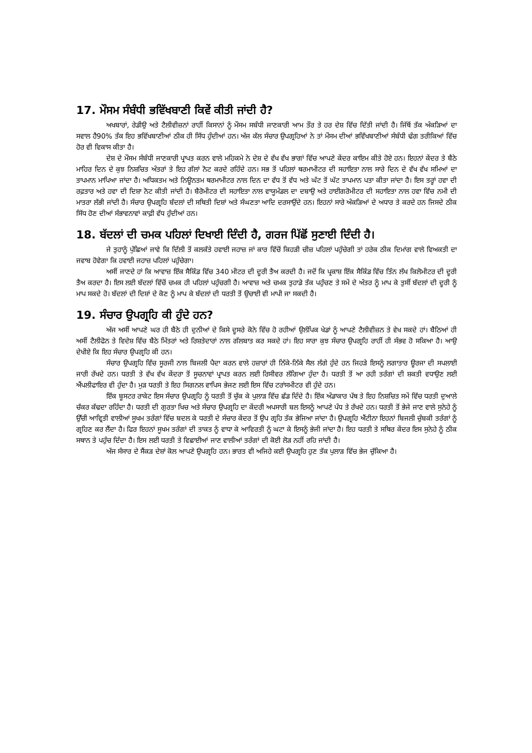17. ਮੌਸਮ ਸੰਬੰਧੀ ਭਵਿੱਖਬਾਣੀ ਕਿਵੇਂ ਕੀਤੀ ਜਾਂਦੀ ਹੈ?
ਅਖਬਾਰਾਂ, ਰੇਡੀਉ ਅਤੇ ਟੈਲੀਵੀਜ਼ਨਾਂ ਰਾਹੀਂ ਕਿਸਾਨਾਂ ਨੂੰ ਮੌਸਮ ਸਬੰਧੀ ਜਾਣਕਾਰੀ ਆਮ ਤੌਰ ਤੇ ਹਰ ਦੇਸ਼ ਵਿੱਚ ਦਿੱਤੀ ਜਾਂਦੀ ਹੈ। ਜਿੱਥੋਂ ਤੱਕ ਅੰਕੜਿਆਂ ਦਾ ਸਵਾਲ ਹੈ90% ਤੱਕ ਇਹ ਭਵਿੱਖਬਾਣੀਆਂ ਠੀਕ ਹੀ ਸਿੱਧ ਹੁੰਦੀਆਂ ਹਨ। ਅੱਜ ਕੱਲ ਸੰਚਾਰ ਉਪਗ੍ਰਹਿਆਂ ਨੇ ਤਾਂ ਮੌਸਮ ਦੀਆਂ ਭਵਿੱਖਬਾਣੀਆਂ ਸੰਬੰਧੀ ਢੰਗ ਤਰੀਕਿਆਂ ਵਿੱਚ ਹੋਰ ਵੀ ਵਿਕਾਸ ਕੀਤਾ ਹੈ।
ਦੇਸ਼ ਦੇ ਮੌਸਮ ਸੰਬੰਧੀ ਜਾਣਕਾਰੀ ਪ੍ਰਾਪਤ ਕਰਨ ਵਾਲੇ ਮਹਿਕਮੇ ਨੇ ਦੇਸ਼ ਦੇ ਵੱਖ ਵੱਖ ਭਾਗਾਂ ਵਿੱਚ ਆਪਣੇ ਕੇਂਦਰ ਕਾਇਮ ਕੀਤੇ ਹੋਏ ਹਨ। ਇਹਨਾਂ ਕੇਂਦਰ ਤੇ ਬੈਠੇ ਮਾਹਿਰ ਦਿਨ ਦੇ ਕੁਝ ਨਿਸ਼ਚਿਤ ਅੰਤਰਾਂ ਤੇ ਇਹ ਗੱਲਾਂ ਨੋਟ ਕਰਦੇ ਰਹਿੰਦੇ ਹਨ। ਸਭ ਤੋਂ ਪਹਿਲਾਂ ਥਰਮਾਮੀਟਰ ਦੀ ਸਹਾਇਤਾ ਨਾਲ ਸਾਰੇ ਦਿਨ ਦੇ ਵੱਖ ਵੱਖ ਸਮਿਆਂ ਦਾ ਤਾਪਮਾਨ ਮਾਪਿਆ ਜਾਂਦਾ ਹੈ। ਅਧਿਕਤਮ ਅਤੇ ਨਿਊਨਤਮ ਥਰਮਾਮੀਟਰ ਨਾਲ ਦਿਨ ਦਾ ਵੱਧ ਤੋਂ ਵੱਧ ਅਤੇ ਘੱਟ ਤੋਂ ਘੱਟ ਤਾਪਮਾਨ ਪਤਾ ਕੀਤਾ ਜਾਂਦਾ ਹੈ। ਇਸ ਤਰ੍ਹਾਂ ਹਵਾ ਦੀ ਰਫ਼ਤਾਰ ਅਤੇ ਹਵਾ ਦੀ ਦਿਸ਼ਾ ਨੋਟ ਕੀਤੀ ਜਾਂਦੀ ਹੈ। ਬੈਰੋਮੀਟਰ ਦੀ ਸਹਾਇਤਾ ਨਾਲ ਵਾਯੂਮੰਡਲ ਦਾ ਦਬਾਉ ਅਤੇ ਹਾਈਗਰੋਮੀਟਰ ਦੀ ਸਹਾਇਤਾ ਨਾਲ ਹਵਾ ਵਿੱਚ ਨਮੀ ਦੀ ਮਾਤਰਾ ਲੱਭੀ ਜਾਂਦੀ ਹੈ। ਸੰਚਾਰ ਉਪਗ੍ਰਹਿ ਬੱਦਲਾਂ ਦੀ ਸਥਿਤੀ ਦਿਸ਼ਾਂ ਅਤੇ ਸੰਘਣਤਾ ਆਦਿ ਦਰਸਾਉਂਦੇ ਹਨ। ਇਹਨਾਂ ਸਾਰੇ ਅੰਕੜਿਆਂ ਦੇ ਅਧਾਰ ਤੇ ਕਰਦੇ ਹਨ ਜਿਸਦੇ ਠੀਕ ਸਿੱਧ ਹੋਣ ਦੀਆਂ ਸੰਭਾਵਨਾਵਾਂ ਕਾਫ਼ੀ ਵੱਧ ਹੁੰਦੀਆਂ ਹਨ।
18. ਬੱਦਲਾਂ ਦੀ ਚਮਕ ਪਹਿਲਾਂ ਦਿਖਾਈ ਦਿੰਦੀ ਹੈ, ਗਰਜ ਪਿੱਛੋਂ ਸੁਣਾਈ ਦਿੰਦੀ ਹੈ।
ਜੇ ਤੁਹਾਨੂੰ ਪੁੱਛਿਆਂ ਜਾਵੇ ਕਿ ਦਿੱਲੀ ਤੋਂ ਕਲਕੱਤੇ ਹਵਾਈ ਜਹਾਜ਼ ਜਾਂ ਕਾਰ ਵਿੱਚੋਂ ਕਿਹੜੀ ਚੀਜ਼ ਪਹਿਲਾਂ ਪਹੁੰਚੇਗੀ ਤਾਂ ਹਰੇਕ ਠੀਕ ਦਿਮਾਂਗ ਵਾਲੇ ਵਿਅਕਤੀ ਦਾ ਜਵਾਬ ਹੋਵੇਗਾ ਕਿ ਹਵਾਈ ਜਹਾਜ਼ ਪਹਿਲਾਂ ਪਹੁੰਚੇਗਾ।
ਅਸੀਂ ਜਾਣਦੇ ਹਾਂ ਕਿ ਆਵਾਜ਼ ਇੱਕ ਸੈਕਿੰਡ ਵਿੱਚ 340 ਮੀਟਰ ਦੀ ਦੂਰੀ ਤੈਅ ਕਰਦੀ ਹੈ। ਜਦੋਂ ਕਿ ਪ੍ਰਕਾਸ਼ ਇੱਕ ਸੈਕਿੰਡ ਵਿੱਚ ਤਿੰਨ ਲੱਖ ਕਿਲੋਮੀਟਰ ਦੀ ਦੂਰੀ ਤੈਅ ਕਰਦਾ ਹੈ। ਇਸ ਲਈ ਬੱਦਲਾਂ ਵਿੱਚੋਂ ਚਮਕ ਹੀ ਪਹਿਲਾਂ ਪਹੁੰਚਗੀ ਹੈ। ਆਵਾਜ਼ ਅਤੇ ਚਮਕ ਤੁਹਾਡੇ ਤੱਕ ਪਹੁੰਚਣ ਤੇ ਸਮੇਂ ਦੇ ਅੰਤਰ ਨੂੰ ਮਾਪ ਕੇ ਤੁਸੀਂ ਬੱਦਲਾਂ ਦੀ ਦੂਰੀ ਨੂੰ ਮਾਪ ਸਕਦੇ ਹੋ। ਬੱਦਲਾਂ ਦੀ ਦਿਸ਼ਾਂ ਦੇ ਕੋਣ ਨੂੰ ਮਾਪ ਕੇ ਬੱਦਲਾਂ ਦੀ ਧਰਤੀ ਤੋਂ ਉਚਾਈ ਵੀ ਮਾਪੀ ਜਾ ਸਕਦੀ ਹੈ।
19. ਸੰਚਾਰ ਉਪਗ੍ਰਹਿ ਕੀ ਹੁੰਦੇ ਹਨ?
ਅੱਜ ਅਸੀਂ ਆਪਣੇ ਘਰ ਹੀ ਬੈਠੇ ਹੀ ਦੁਨੀਆਂ ਦੇ ਕਿਸੇ ਦੂਸਰੇ ਕੋਨੇ ਵਿੱਚ ਹੋ ਰਹੀਆਂ ਉਲੰਪਿਕ ਖੇਡਾਂ ਨੂੰ ਆਪਣੇ ਟੈਲੀਵੀਜ਼ਨ ਤੇ ਵੇਖ ਸਕਦੇ ਹਾਂ। ਬੈਠਿਆਂ ਹੀ ਅਸੀਂ ਟੈਲੀਫੋਨ ਤੇ ਵਿਦੇਸ਼ ਵਿੱਚ ਬੈਠੇ ਮਿੱਤਰਾਂ ਅਤੇ ਰਿਸ਼ਤੇਦਾਰਾਂ ਨਾਲ ਗੱਲਬਾਤ ਕਰ ਸਕਦੇ ਹਾਂ। ਇਹ ਸਾਰਾ ਕੁਝ ਸੰਚਾਰ ਉਪਗ੍ਰਹਿ ਰਾਹੀਂ ਹੀ ਸੰਭਵ ਹੋ ਸਕਿਆ ਹੈ। ਆਉ ਦੇਖੀਏ ਕਿ ਇਹ ਸੰਚਾਰ ਉਪਗ੍ਰਹਿ ਕੀ ਹਨ।
ਸੰਚਾਰ ਉਪਗ੍ਰਹਿ ਵਿੱਚ ਸੂਰਜੀ ਨਾਲ ਬਿਜਲੀ ਪੈਦਾ ਕਰਨ ਵਾਲੇ ਹਜ਼ਾਰਾਂ ਹੀ ਨਿੱਕੇ-ਨਿੱਕੇ ਸੈਲ ਲੱਗੇ ਹੁੰਦੇ ਹਨ ਜਿਹੜੇ ਇਸਨੂੰ ਲਗਾਤਾਰ ਊਰਜਾ ਦੀ ਸਪਲਾਈ ਜਾਰੀ ਰੱਖਦੇ ਹਨ। ਧਰਤੀ ਤੇ ਵੱਖ ਵੱਖ ਕੇਂਦਰਾ ਤੋਂ ਸੂਚਨਾਵਾਂ ਪ੍ਰਾਪਤ ਕਰਨ ਲਈ ਰਿਸੀਵਰ ਲੱਗਿਆ ਹੁੰਦਾ ਹੈ। ਧਰਤੀ ਤੋਂ ਆ ਰਹੀ ਤਰੰਗਾਂ ਦੀ ਸ਼ਕਤੀ ਵਧਾਉਣ ਲਈ ਐਂਪਲੀਫਾਇਰ ਵੀ ਹੁੰਦਾ ਹੈ। ਮੁੜ ਧਰਤੀ ਤੇ ਇਹ ਸਿਗਨਲ ਵਾਪਿਸ ਭੇਜਣ ਲਈ ਇਸ ਵਿੱਚ ਟਰਾਂਸਮੀਟਰ ਵੀ ਹੁੰਦੇ ਹਨ।
ਇੱਕ ਬੂਸਟਰ ਰਾਕੇਟ ਇਸ ਸੰਚਾਰ ਉਪਗ੍ਰਹਿ ਨੂੰ ਧਰਤੀ ਤੋਂ ਚੁੱਕ ਕੇ ਪੁਲਾੜ ਵਿੱਚ ਛੱਡ ਦਿੰਦੇ ਹੈ। ਇੱਕ ਅੰਡਾਕਾਰ ਪੱਥ ਤੇ ਇਹ ਨਿਸ਼ਚਿਤ ਸਮੇਂ ਵਿੱਚ ਧਰਤੀ ਦੁਆਲੇ ਚੱਕਰ ਕੱਢਦਾ ਰਹਿੰਦਾ ਹੈ। ਧਰਤੀ ਦੀ ਗੁਰਤਾ ਖਿਚ ਅਤੇ ਸੰਚਾਰ ਉਪਗ੍ਰਹਿ ਦਾ ਕੇਂਦਰੀ ਅਪਸਾਰੀ ਬਲ ਇਸਨੂੰ ਆਪਣੇ ਪੰਧ ਤੇ ਰੱਖਦੇ ਹਨ। ਧਰਤੀ ਤੋਂ ਭੇਜੇ ਜਾਣ ਵਾਲੇ ਸੁਨੇਹੇ ਨੂੰ ਉੱਚੀ ਆਵ੍ਰਿਤੀ ਵਾਲੀਆਂ ਸੂਖਮ ਤਰੰਗਾਂ ਵਿੱਚ ਬਦਲ ਕੇ ਧਰਤੀ ਦੇ ਸੰਚਾਰ ਕੇਂਦਰ ਤੋਂ ਉਪ ਗ੍ਰਹਿ ਤੱਕ ਭੇਜਿਆ ਜਾਂਦਾ ਹੈ। ਉਪਗ੍ਰਹਿ ਐਂਟੀਨਾ ਇਹਨਾਂ ਬਿਜਲੀ ਚੁੰਬਕੀ ਤਰੰਗਾਂ ਨੂੰ ਗ੍ਰਹਿਣ ਕਰ ਲੈਂਦਾ ਹੈ। ਫਿਰ ਇਹਨਾਂ ਸੂਖਮ ਤਰੰਗਾਂ ਦੀ ਤਾਕਤ ਨੂੰ ਵਾਧਾ ਕੇ ਆਵਿਰਤੀ ਨੂੰ ਘਟਾ ਕੇ ਇਸਨੂੰ ਭੇਜੀ ਜਾਂਦਾ ਹੈ। ਇਹ ਧਰਤੀ ਤੇ ਸਥਿਰ ਕੇਂਦਰ ਇਸ ਸੁਨੇਹੇ ਨੂੰ ਠੀਕ ਸਥਾਨ ਤੇ ਪਹੁੰਚ ਦਿੰਦਾ ਹੈ। ਇਸ ਲਈ ਧਰਤੀ ਤੇ ਵਿਛਾਈਆਂ ਜਾਣ ਵਾਲੀਆਂ ਤਰੰਗਾਂ ਦੀ ਕੋਈ ਲੋੜ ਨਹੀਂ ਰਹਿ ਜਾਂਦੀ ਹੈ।
ਅੱਜ ਸੰਸਾਰ ਦੇ ਸੈਂਕੜ ਦੇਸ਼ਾਂ ਕੋਲ ਆਪਣੇ ਉਪਗ੍ਰਹਿ ਹਨ। ਭਾਰਤ ਵੀ ਅਜਿਹੇ ਕਈ ਉਪਗ੍ਰਹਿ ਹੁਣ ਤੱਕ ਪੁਲਾੜ ਵਿੱਚ ਭੇਜ ਚੁੱਕਿਆ ਹੈ।